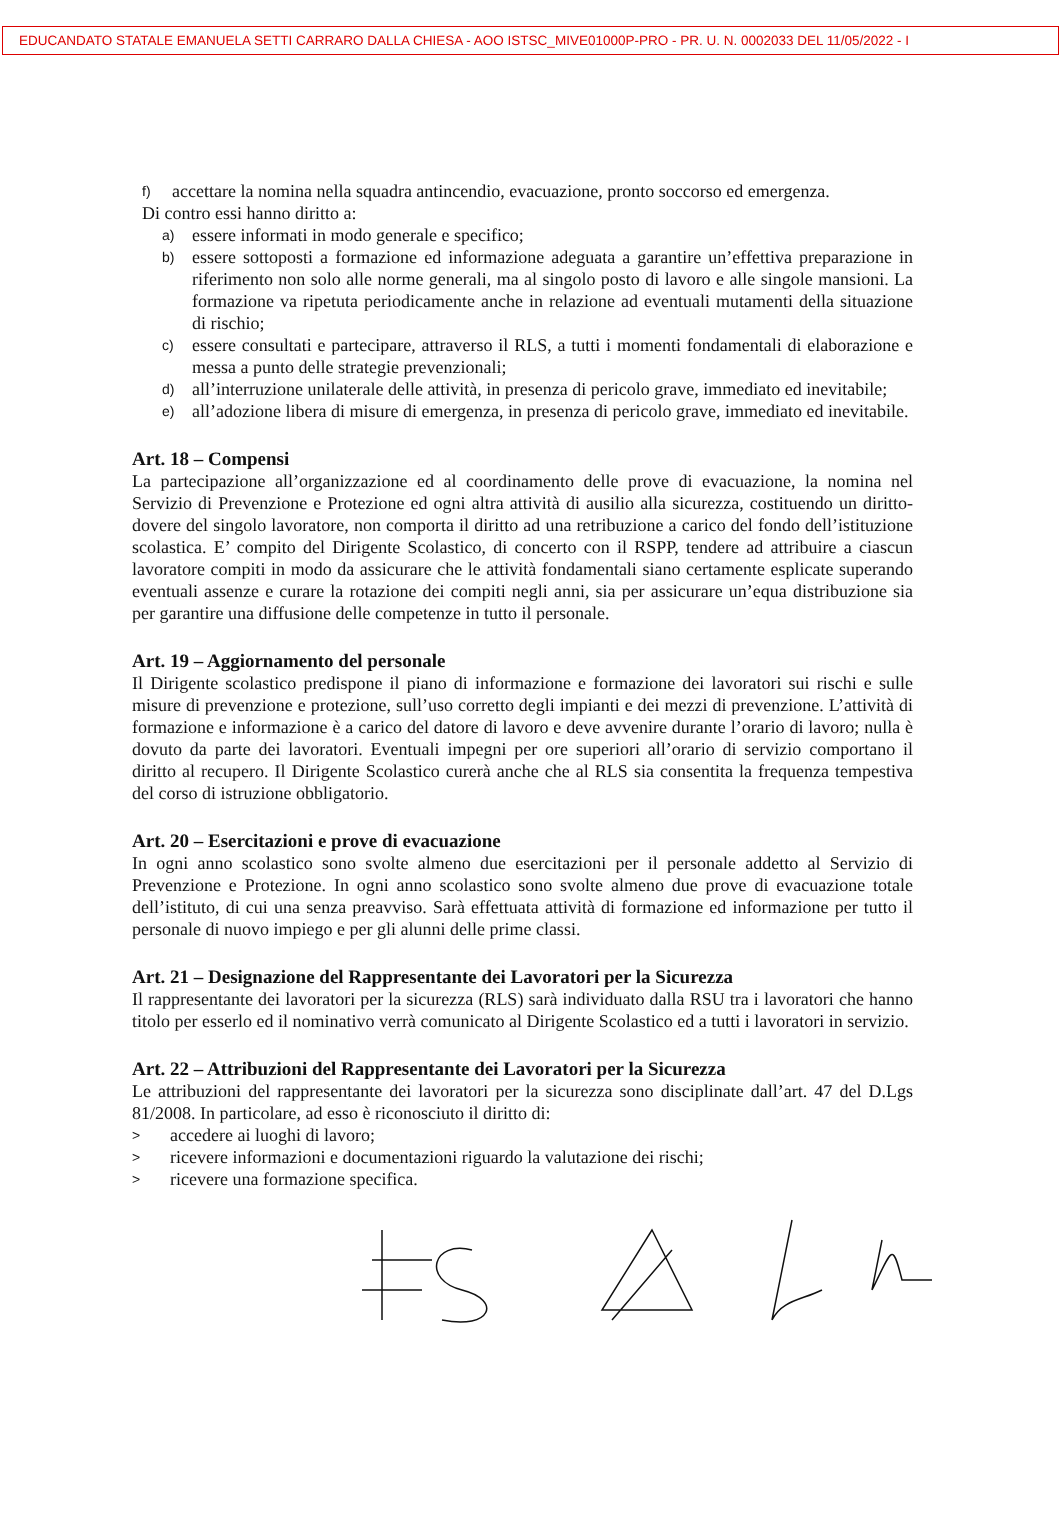EDUCANDATO STATALE EMANUELA SETTI CARRARO DALLA CHIESA - AOO ISTSC_MIVE01000P-PRO - PR. U. N. 0002033 DEL 11/05/2022 - I
f) accettare la nomina nella squadra antincendio, evacuazione, pronto soccorso ed emergenza.
Di contro essi hanno diritto a:
a) essere informati in modo generale e specifico;
b) essere sottoposti a formazione ed informazione adeguata a garantire un’effettiva preparazione in riferimento non solo alle norme generali, ma al singolo posto di lavoro e alle singole mansioni. La formazione va ripetuta periodicamente anche in relazione ad eventuali mutamenti della situazione di rischio;
c) essere consultati e partecipare, attraverso il RLS, a tutti i momenti fondamentali di elaborazione e messa a punto delle strategie prevenzionali;
d) all’interruzione unilaterale delle attività, in presenza di pericolo grave, immediato ed inevitabile;
e) all’adozione libera di misure di emergenza, in presenza di pericolo grave, immediato ed inevitabile.
Art. 18 – Compensi
La partecipazione all’organizzazione ed al coordinamento delle prove di evacuazione, la nomina nel Servizio di Prevenzione e Protezione ed ogni altra attività di ausilio alla sicurezza, costituendo un diritto-dovere del singolo lavoratore, non comporta il diritto ad una retribuzione a carico del fondo dell’istituzione scolastica. E’ compito del Dirigente Scolastico, di concerto con il RSPP, tendere ad attribuire a ciascun lavoratore compiti in modo da assicurare che le attività fondamentali siano certamente esplicate superando eventuali assenze e curare la rotazione dei compiti negli anni, sia per assicurare un’equa distribuzione sia per garantire una diffusione delle competenze in tutto il personale.
Art. 19 – Aggiornamento del personale
Il Dirigente scolastico predispone il piano di informazione e formazione dei lavoratori sui rischi e sulle misure di prevenzione e protezione, sull’uso corretto degli impianti e dei mezzi di prevenzione. L’attività di formazione e informazione è a carico del datore di lavoro e deve avvenire durante l’orario di lavoro; nulla è dovuto da parte dei lavoratori. Eventuali impegni per ore superiori all’orario di servizio comportano il diritto al recupero. Il Dirigente Scolastico curerà anche che al RLS sia consentita la frequenza tempestiva del corso di istruzione obbligatorio.
Art. 20 – Esercitazioni e prove di evacuazione
In ogni anno scolastico sono svolte almeno due esercitazioni per il personale addetto al Servizio di Prevenzione e Protezione. In ogni anno scolastico sono svolte almeno due prove di evacuazione totale dell’istituto, di cui una senza preavviso. Sarà effettuata attività di formazione ed informazione per tutto il personale di nuovo impiego e per gli alunni delle prime classi.
Art. 21 – Designazione del Rappresentante dei Lavoratori per la Sicurezza
Il rappresentante dei lavoratori per la sicurezza (RLS) sarà individuato dalla RSU tra i lavoratori che hanno titolo per esserlo ed il nominativo verrà comunicato al Dirigente Scolastico ed a tutti i lavoratori in servizio.
Art. 22 – Attribuzioni del Rappresentante dei Lavoratori per la Sicurezza
Le attribuzioni del rappresentante dei lavoratori per la sicurezza sono disciplinate dall’art. 47 del D.Lgs 81/2008. In particolare, ad esso è riconosciuto il diritto di:
> accedere ai luoghi di lavoro;
> ricevere informazioni e documentazioni riguardo la valutazione dei rischi;
> ricevere una formazione specifica.